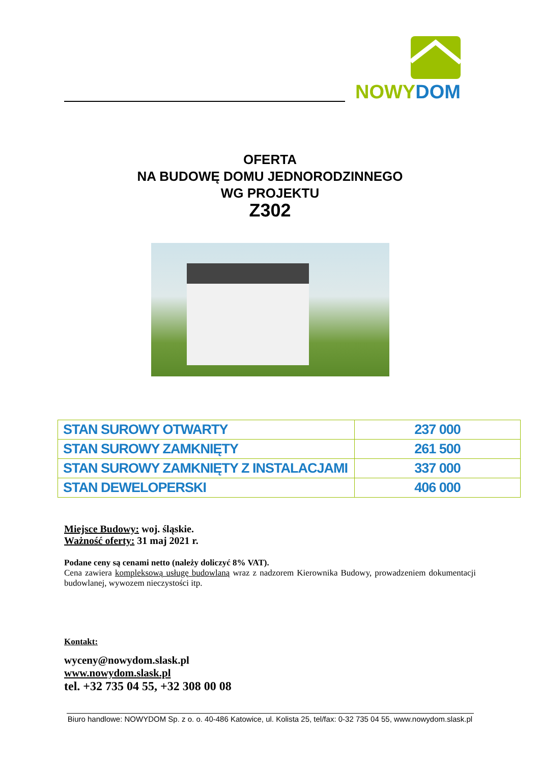NOWYDOM
OFERTA
NA BUDOWĘ DOMU JEDNORODZINNEGO
WG PROJEKTU
Z302
| STAN SUROWY OTWARTY | 237 000 |
| STAN SUROWY ZAMKNIĘTY | 261 500 |
| STAN SUROWY ZAMKNIĘTY Z INSTALACJAMI | 337 000 |
| STAN DEWELOPERSKI | 406 000 |
Miejsce Budowy: woj. śląskie.
Ważność oferty: 31 maj 2021 r.
Podane ceny są cenami netto (należy doliczyć 8% VAT).
Cena zawiera kompleksową usługę budowlaną wraz z nadzorem Kierownika Budowy, prowadzeniem dokumentacji budowlanej, wywozem nieczystości itp.
Kontakt:
wyceny@nowydom.slask.pl
www.nowydom.slask.pl
tel. +32 735 04 55, +32 308 00 08
Biuro handlowe: NOWYDOM Sp. z o. o. 40-486 Katowice, ul. Kolista 25, tel/fax: 0-32 735 04 55, www.nowydom.slask.pl